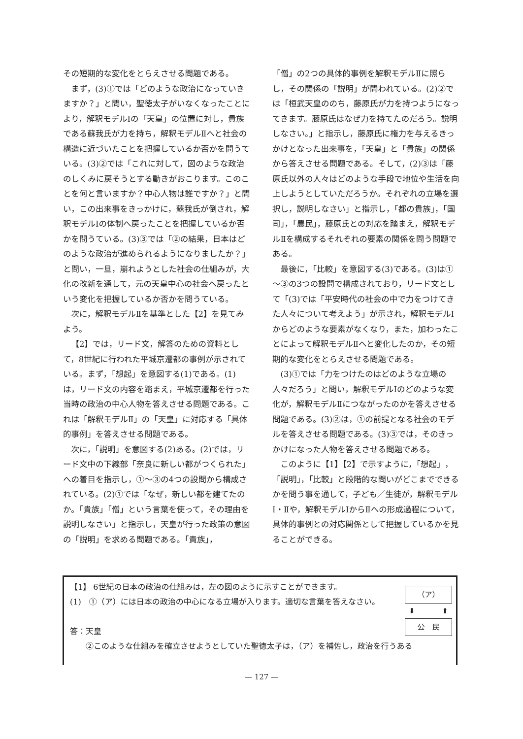その短期的な変化をとらえさせる問題である。
まず，(3)①では「どのような政治になっていきますか？」と問い，聖徳太子がいなくなったことにより，解釈モデルⅠの「天皇」の位置に対し，貴族である蘇我氏が力を持ち，解釈モデルⅡへと社会の構造に近づいたことを把握しているか否かを問うている。(3)②では「これに対して，図のような政治のしくみに戻そうとする動きがおこります。このことを何と言いますか？中心人物は誰ですか？」と問い，この出来事をきっかけに，蘇我氏が倒され，解釈モデルⅠの体制へ戻ったことを把握しているか否かを問うている。(3)③では「②の結果，日本はどのような政治が進められるようになりましたか？」と問い，一旦，崩れようとした社会の仕組みが，大化の改新を通して，元の天皇中心の社会へ戻ったという変化を把握しているか否かを問うている。
次に，解釈モデルⅡを基準とした【2】を見てみよう。
【2】では，リード文，解答のための資料として，8世紀に行われた平城京遷都の事例が示されている。まず，「想起」を意図する(1)である。(1)は，リード文の内容を踏まえ，平城京遷都を行った当時の政治の中心人物を答えさせる問題である。これは「解釈モデルⅡ」の「天皇」に対応する「具体的事例」を答えさせる問題である。
次に，「説明」を意図する(2)ある。(2)では，リード文中の下線部「奈良に新しい都がつくられた」への着目を指示し，①～③の4つの設問から構成されている。(2)①では「なぜ，新しい都を建てたのか。「貴族」「僧」という言葉を使って，その理由を説明しなさい」と指示し，天皇が行った政策の意図の「説明」を求める問題である。「貴族」，
「僧」の2つの具体的事例を解釈モデルⅡに照らし，その関係の「説明」が問われている。(2)②では「桓武天皇ののち，藤原氏が力を持つようになってきます。藤原氏はなぜ力を持てたのだろう。説明しなさい。」と指示し，藤原氏に権力を与えるきっかけとなった出来事を，「天皇」と「貴族」の関係から答えさせる問題である。そして，(2)③は「藤原氏以外の人々はどのような手段で地位や生活を向上しようとしていただろうか。それぞれの立場を選択し，説明しなさい」と指示し，「都の貴族」，「国司」，「農民」，藤原氏との対応を踏まえ，解釈モデルⅡを構成するそれぞれの要素の関係を問う問題である。
最後に，「比較」を意図する(3)である。(3)は①～③の3つの設問で構成されており，リード文として「(3)では「平安時代の社会の中で力をつけてきた人々について考えよう」が示され，解釈モデルⅠからどのような要素がなくなり，また，加わったことによって解釈モデルⅡへと変化したのか，その短期的な変化をとらえさせる問題である。
(3)①では「力をつけたのはどのような立場の人々だろう」と問い，解釈モデルⅠのどのような変化が，解釈モデルⅡにつながったのかを答えさせる問題である。(3)②は，①の前提となる社会のモデルを答えさせる問題である。(3)③では，そのきっかけになった人物を答えさせる問題である。
このように【1】【2】で示すように，「想起」，「説明」，「比較」と段階的な問いがどこまでできるかを問う事を通して，子ども／生徒が，解釈モデルⅠ・Ⅱや，解釈モデルⅠからⅡへの形成過程について，具体的事例との対応関係として把握しているかを見ることができる。
（ア）
⬇ ⬆
公　民
【1】 6世紀の日本の政治の仕組みは，左の図のように示すことができます。
(1)　①（ア）には日本の政治の中心になる立場が入ります。適切な言葉を答えなさい。
答：天皇
　　②このような仕組みを確立させようとしていた聖徳太子は，（ア）を補佐し，政治を行うある
— 127 —